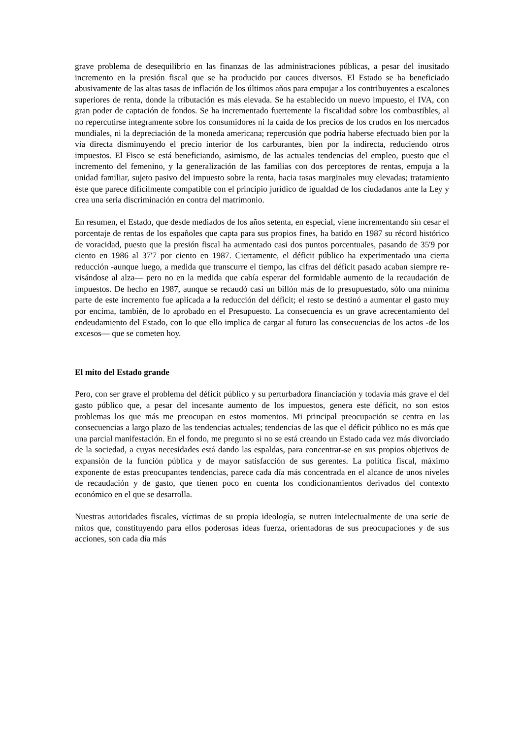grave problema de desequilibrio en las finanzas de las administraciones públicas, a pesar del inusitado incremento en la presión fiscal que se ha producido por cauces diversos. El Estado se ha beneficiado abusivamente de las altas tasas de inflación de los últimos años para empujar a los contribuyentes a escalones superiores de renta, donde la tributación es más elevada. Se ha establecido un nuevo impuesto, el IVA, con gran poder de captación de fondos. Se ha incrementado fuertemente la fiscalidad sobre los combustibles, al no repercutirse íntegramente sobre los consumidores ni la caída de los precios de los crudos en los mercados mundiales, ni la depreciación de la moneda americana; repercusión que podría haberse efectuado bien por la vía directa disminuyendo el precio interior de los carburantes, bien por la indirecta, reduciendo otros impuestos. El Fisco se está beneficiando, asimismo, de las actuales tendencias del empleo, puesto que el incremento del femenino, y la generalización de las familias con dos perceptores de rentas, empuja a la unidad familiar, sujeto pasivo del impuesto sobre la renta, hacia tasas marginales muy elevadas; tratamiento éste que parece difícilmente compatible con el principio jurídico de igualdad de los ciudadanos ante la Ley y crea una seria discriminación en contra del matrimonio.
En resumen, el Estado, que desde mediados de los años setenta, en especial, viene incrementando sin cesar el porcentaje de rentas de los españoles que capta para sus propios fines, ha batido en 1987 su récord histórico de voracidad, puesto que la presión fiscal ha aumentado casi dos puntos porcentuales, pasando de 35'9 por ciento en 1986 al 37'7 por ciento en 1987. Ciertamente, el déficit público ha experimentado una cierta reducción -aunque luego, a medida que transcurre el tiempo, las cifras del déficit pasado acaban siempre re-visándose al alza— pero no en la medida que cabía esperar del formidable aumento de la recaudación de impuestos. De hecho en 1987, aunque se recaudó casi un billón más de lo presupuestado, sólo una mínima parte de este incremento fue aplicada a la reducción del déficit; el resto se destinó a aumentar el gasto muy por encima, también, de lo aprobado en el Presupuesto. La consecuencia es un grave acrecentamiento del endeudamiento del Estado, con lo que ello implica de cargar al futuro las consecuencias de los actos -de los excesos— que se cometen hoy.
El mito del Estado grande
Pero, con ser grave el problema del déficit público y su perturbadora financiación y todavía más grave el del gasto público que, a pesar del incesante aumento de los impuestos, genera este déficit, no son estos problemas los que más me preocupan en estos momentos. Mi principal preocupación se centra en las consecuencias a largo plazo de las tendencias actuales; tendencias de las que el déficit público no es más que una parcial manifestación. En el fondo, me pregunto si no se está creando un Estado cada vez más divorciado de la sociedad, a cuyas necesidades está dando las espaldas, para concentrar-se en sus propios objetivos de expansión de la función pública y de mayor satisfacción de sus gerentes. La política fiscal, máximo exponente de estas preocupantes tendencias, parece cada día más concentrada en el alcance de unos niveles de recaudación y de gasto, que tienen poco en cuenta los condicionamientos derivados del contexto económico en el que se desarrolla.
Nuestras autoridades fiscales, víctimas de su propia ideología, se nutren intelectualmente de una serie de mitos que, constituyendo para ellos poderosas ideas fuerza, orientadoras de sus preocupaciones y de sus acciones, son cada día más